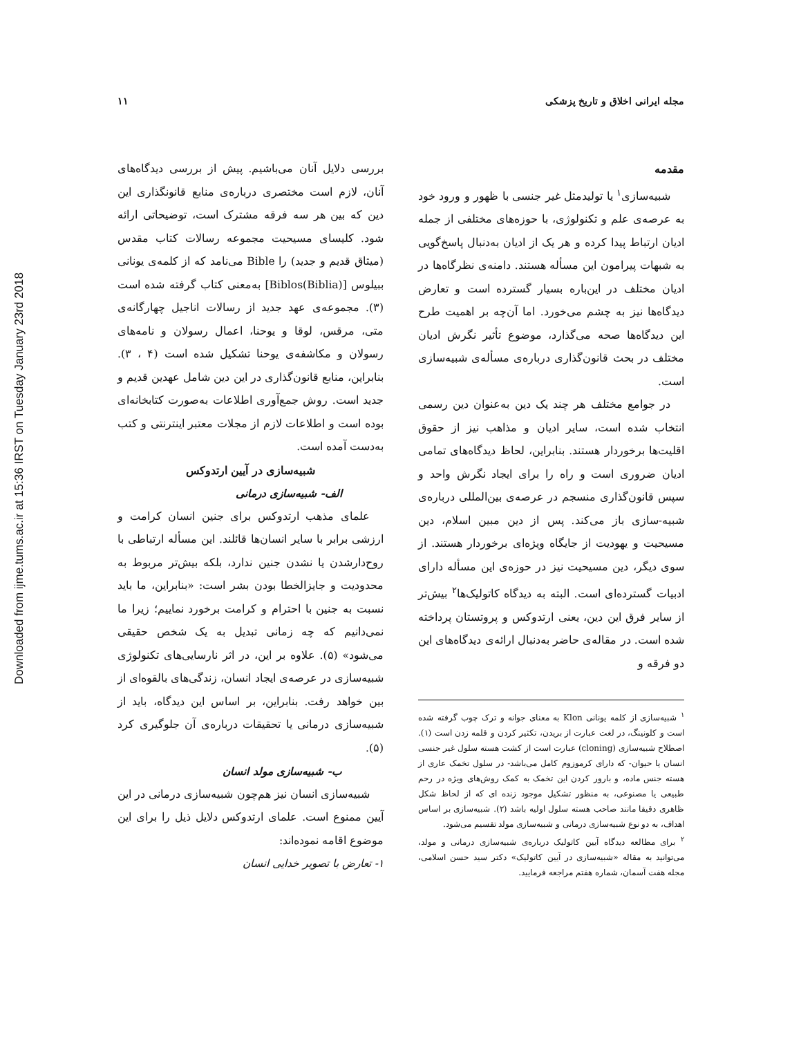Downloaded from ijme.tums.ac.ir at 15:36 IRST on Tuesday January 23rd 2018
مجله ایرانی اخلاق و تاریخ پزشکی ۱۱
مقدمه
شبیه‌سازی<sup>۱</sup> یا تولیدمثل غیر جنسی با ظهور و ورود خود به عرصه‌ی علم و تکنولوژی، با حوزه‌های مختلفی از جمله ادیان ارتباط پیدا کرده و هر یک از ادیان به‌دنبال پاسخ‌گویی به شبهات پیرامون این مسأله هستند. دامنه‌ی نظرگاه‌ها در ادیان مختلف در این‌باره بسیار گسترده است و تعارض دیدگاه‌ها نیز به چشم می‌خورد. اما آن‌چه بر اهمیت طرح این دیدگاه‌ها صحه می‌گذارد، موضوع تأثیر نگرش ادیان مختلف در بحث قانون‌گذاری درباره‌ی مسأله‌ی شبیه‌سازی است.
در جوامع مختلف هر چند یک دین به‌عنوان دین رسمی انتخاب شده است، سایر ادیان و مذاهب نیز از حقوق اقلیت‌ها برخوردار هستند. بنابراین، لحاظ دیدگاه‌های تمامی ادیان ضروری است و راه را برای ایجاد نگرش واحد و سپس قانون‌گذاری منسجم در عرصه‌ی بین‌المللی درباره‌ی شبیه-سازی باز می‌کند. پس از دین مبین اسلام، دین مسیحیت و یهودیت از جایگاه ویژه‌ای برخوردار هستند. از سوی دیگر، دین مسیحیت نیز در حوزه‌ی این مسأله دارای ادبیات گسترده‌ای است. البته به دیدگاه کاتولیک‌ها<sup>۲</sup> بیش‌تر از سایر فرق این دین، یعنی ارتدوکس و پروتستان پرداخته شده است. در مقاله‌ی حاضر به‌دنبال ارائه‌ی دیدگاه‌های این دو فرقه و
<sup>۱</sup> شبیه‌سازی از کلمه یونانی Klon به معنای جوانه و ترک چوب گرفته شده است و کلونینگ، در لغت عبارت از بریدن، تکثیر کردن و قلمه زدن است (۱). اصطلاح شبیه‌سازی (cloning) عبارت است از کشت هسته سلول غیر جنسی انسان یا حیوان- که دارای کرموزوم کامل می‌باشد- در سلول تخمک عاری از هسته جنس ماده، و بارور کردن این تخمک به کمک روش‌های ویژه در رحم طبیعی یا مصنوعی، به منظور تشکیل موجود زنده ای که از لحاظ شکل ظاهری دقیقا مانند صاحب هسته سلول اولیه باشد (۲). شبیه‌سازی بر اساس اهداف، به دو نوع شبیه‌سازی درمانی و شبیه‌سازی مولد تقسیم می‌شود.
<sup>۲</sup> برای مطالعه دیدگاه آیین کاتولیک درباره‌ی شبیه‌سازی درمانی و مولد، می‌توانید به مقاله «شبیه‌سازی در آیین کاتولیک» دکتر سید حسن اسلامی، مجله هفت آسمان، شماره هفتم مراجعه فرمایید.
بررسی دلایل آنان می‌باشیم. پیش از بررسی دیدگاه‌های آنان، لازم است مختصری درباره‌ی منابع قانونگذاری این دین که بین هر سه فرقه مشترک است، توضیحاتی ارائه شود. کلیسای مسیحیت مجموعه رسالات کتاب مقدس (میثاق قدیم و جدید) را Bible می‌نامد که از کلمه‌ی یونانی ببیلوس [(Biblia)Biblos] به‌معنی کتاب گرفته شده است (۳). مجموعه‌ی عهد جدید از رسالات اناجیل چهارگانه‌ی متی، مرقس، لوقا و یوحنا، اعمال رسولان و نامه‌های رسولان و مکاشفه‌ی یوحنا تشکیل شده است (۴ ، ۳). بنابراین، منابع قانون‌گذاری در این دین شامل عهدین قدیم و جدید است. روش جمع‌آوری اطلاعات به‌صورت کتابخانه‌ای بوده است و اطلاعات لازم از مجلات معتبر اینترنتی و کتب به‌دست آمده است.
شبیه‌سازی در آیین ارتدوکس
الف- شبیه‌سازی درمانی
علمای مذهب ارتدوکس برای جنین انسان کرامت و ارزشی برابر با سایر انسان‌ها قائلند. این مسأله ارتباطی با روح‌دارشدن یا نشدن جنین ندارد، بلکه بیش‌تر مربوط به محدودیت و جایزالخطا بودن بشر است: «بنابراین، ما باید نسبت به جنین با احترام و کرامت برخورد نماییم؛ زیرا ما نمی‌دانیم که چه زمانی تبدیل به یک شخص حقیقی می‌شود» (۵). علاوه بر این، در اثر نارسایی‌های تکنولوژی شبیه‌سازی در عرصه‌ی ایجاد انسان، زندگی‌های بالقوه‌ای از بین خواهد رفت. بنابراین، بر اساس این دیدگاه، باید از شبیه‌سازی درمانی یا تحقیقات درباره‌ی آن جلوگیری کرد (۵).
ب- شبیه‌سازی مولد انسان
شبیه‌سازی انسان نیز هم‌چون شبیه‌سازی درمانی در این آیین ممنوع است. علمای ارتدوکس دلایل ذیل را برای این موضوع اقامه نموده‌اند:
۱- تعارض با تصویر خدایی انسان